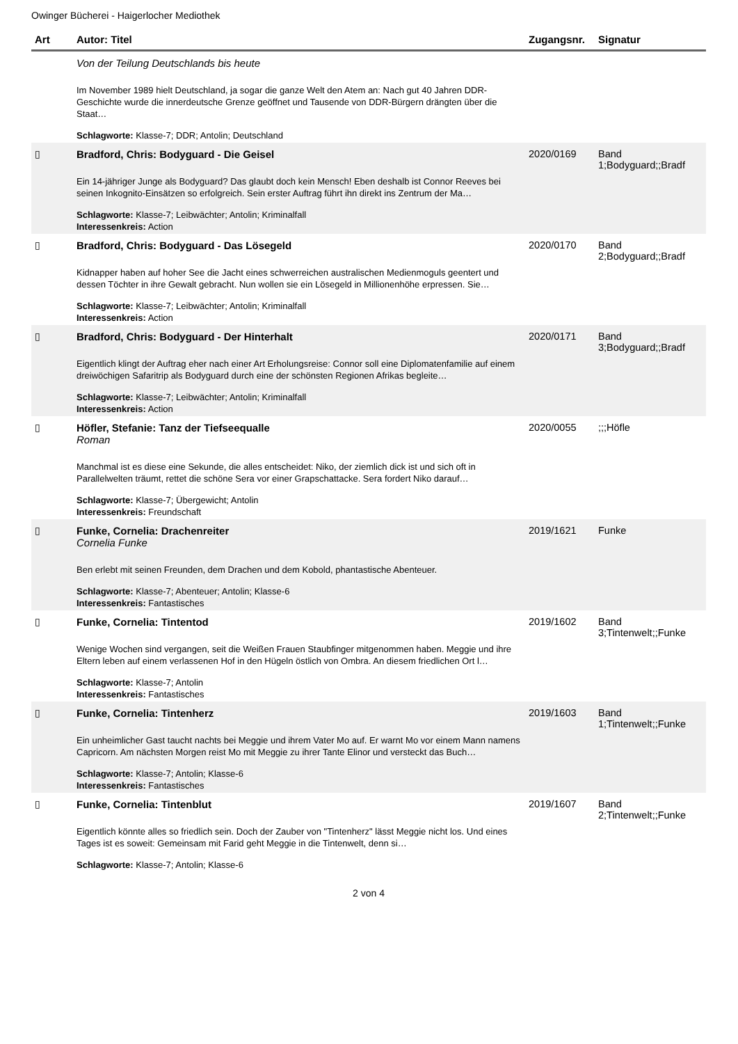Owinger Bücherei - Haigerlocher Mediothek
| Art | Autor: Titel | Zugangsnr. | Signatur |
| --- | --- | --- | --- |
| | Von der Teilung Deutschlands bis heute Im November 1989 hielt Deutschland, ja sogar die ganze Welt den Atem an: Nach gut 40 Jahren DDR-Geschichte wurde die innerdeutsche Grenze geöffnet und Tausende von DDR-Bürgern drängten über die Staat… Schlagworte: Klasse-7; DDR; Antolin; Deutschland | | |
| ▯ | Bradford, Chris: Bodyguard - Die Geisel Ein 14-jähriger Junge als Bodyguard? Das glaubt doch kein Mensch! Eben deshalb ist Connor Reeves bei seinen Inkognito-Einsätzen so erfolgreich. Sein erster Auftrag führt ihn direkt ins Zentrum der Ma… Schlagworte: Klasse-7; Leibwächter; Antolin; Kriminalfall Interessenkreis: Action | 2020/0169 | Band 1;Bodyguard;;Bradf |
| ▯ | Bradford, Chris: Bodyguard - Das Lösegeld Kidnapper haben auf hoher See die Jacht eines schwerreichen australischen Medienmoguls geentert und dessen Töchter in ihre Gewalt gebracht. Nun wollen sie ein Lösegeld in Millionenhöhe erpressen. Sie… Schlagworte: Klasse-7; Leibwächter; Antolin; Kriminalfall Interessenkreis: Action | 2020/0170 | Band 2;Bodyguard;;Bradf |
| ▯ | Bradford, Chris: Bodyguard - Der Hinterhalt Eigentlich klingt der Auftrag eher nach einer Art Erholungsreise: Connor soll eine Diplomatenfamilie auf einem dreiwöchigen Safaritrip als Bodyguard durch eine der schönsten Regionen Afrikas begleite… Schlagworte: Klasse-7; Leibwächter; Antolin; Kriminalfall Interessenkreis: Action | 2020/0171 | Band 3;Bodyguard;;Bradf |
| ▯ | Höfler, Stefanie: Tanz der Tiefseequalle Roman Manchmal ist es diese eine Sekunde, die alles entscheidet: Niko, der ziemlich dick ist und sich oft in Parallelwelten träumt, rettet die schöne Sera vor einer Grapschattacke. Sera fordert Niko darauf… Schlagworte: Klasse-7; Übergewicht; Antolin Interessenkreis: Freundschaft | 2020/0055 | ;;;Höfle |
| ▯ | Funke, Cornelia: Drachenreiter Cornelia Funke Ben erlebt mit seinen Freunden, dem Drachen und dem Kobold, phantastische Abenteuer. Schlagworte: Klasse-7; Abenteuer; Antolin; Klasse-6 Interessenkreis: Fantastisches | 2019/1621 | Funke |
| ▯ | Funke, Cornelia: Tintentod Wenige Wochen sind vergangen, seit die Weißen Frauen Staubfinger mitgenommen haben. Meggie und ihre Eltern leben auf einem verlassenen Hof in den Hügeln östlich von Ombra. An diesem friedlichen Ort l… Schlagworte: Klasse-7; Antolin Interessenkreis: Fantastisches | 2019/1602 | Band 3;Tintenwelt;;Funke |
| ▯ | Funke, Cornelia: Tintenherz Ein unheimlicher Gast taucht nachts bei Meggie und ihrem Vater Mo auf. Er warnt Mo vor einem Mann namens Capricorn. Am nächsten Morgen reist Mo mit Meggie zu ihrer Tante Elinor und versteckt das Buch… Schlagworte: Klasse-7; Antolin; Klasse-6 Interessenkreis: Fantastisches | 2019/1603 | Band 1;Tintenwelt;;Funke |
| ▯ | Funke, Cornelia: Tintenblut Eigentlich könnte alles so friedlich sein. Doch der Zauber von "Tintenherz" lässt Meggie nicht los. Und eines Tages ist es soweit: Gemeinsam mit Farid geht Meggie in die Tintenwelt, denn si… Schlagworte: Klasse-7; Antolin; Klasse-6 | 2019/1607 | Band 2;Tintenwelt;;Funke |
2 von 4